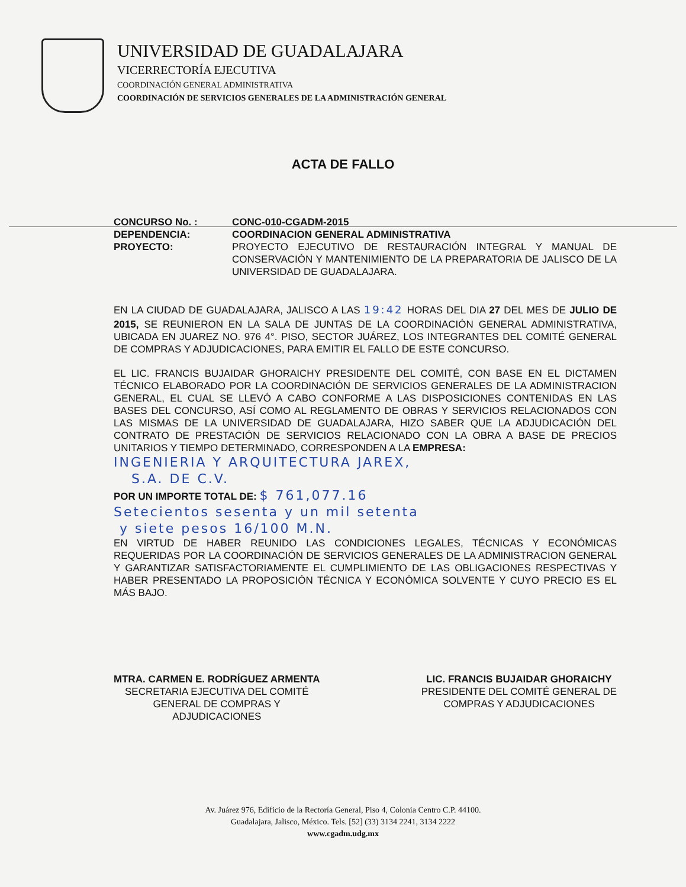UNIVERSIDAD DE GUADALAJARA
VICERRECTORÍA EJECUTIVA
COORDINACIÓN GENERAL ADMINISTRATIVA
COORDINACIÓN DE SERVICIOS GENERALES DE LA ADMINISTRACIÓN GENERAL
ACTA DE FALLO
CONCURSO No. : CONC-010-CGADM-2015
DEPENDENCIA: COORDINACION GENERAL ADMINISTRATIVA
PROYECTO: PROYECTO EJECUTIVO DE RESTAURACIÓN INTEGRAL Y MANUAL DE CONSERVACIÓN Y MANTENIMIENTO DE LA PREPARATORIA DE JALISCO DE LA UNIVERSIDAD DE GUADALAJARA.
EN LA CIUDAD DE GUADALAJARA, JALISCO A LAS 19:42 HORAS DEL DIA 27 DEL MES DE JULIO DE 2015, SE REUNIERON EN LA SALA DE JUNTAS DE LA COORDINACIÓN GENERAL ADMINISTRATIVA, UBICADA EN JUAREZ NO. 976 4°. PISO, SECTOR JUÁREZ, LOS INTEGRANTES DEL COMITÉ GENERAL DE COMPRAS Y ADJUDICACIONES, PARA EMITIR EL FALLO DE ESTE CONCURSO.
EL LIC. FRANCIS BUJAIDAR GHORAICHY PRESIDENTE DEL COMITÉ, CON BASE EN EL DICTAMEN TÉCNICO ELABORADO POR LA COORDINACIÓN DE SERVICIOS GENERALES DE LA ADMINISTRACION GENERAL, EL CUAL SE LLEVÓ A CABO CONFORME A LAS DISPOSICIONES CONTENIDAS EN LAS BASES DEL CONCURSO, ASÍ COMO AL REGLAMENTO DE OBRAS Y SERVICIOS RELACIONADOS CON LAS MISMAS DE LA UNIVERSIDAD DE GUADALAJARA, HIZO SABER QUE LA ADJUDICACIÓN DEL CONTRATO DE PRESTACIÓN DE SERVICIOS RELACIONADO CON LA OBRA A BASE DE PRECIOS UNITARIOS Y TIEMPO DETERMINADO, CORRESPONDEN A LA EMPRESA:
INGENIERIA Y ARQUITECTURA JAREX,
S.A. DE C.V.
POR UN IMPORTE TOTAL DE: $ 761,077.16
Setecientos sesenta y un mil setenta
y siete pesos 16/100 M.N.
EN VIRTUD DE HABER REUNIDO LAS CONDICIONES LEGALES, TÉCNICAS Y ECONÓMICAS REQUERIDAS POR LA COORDINACIÓN DE SERVICIOS GENERALES DE LA ADMINISTRACION GENERAL Y GARANTIZAR SATISFACTORIAMENTE EL CUMPLIMIENTO DE LAS OBLIGACIONES RESPECTIVAS Y HABER PRESENTADO LA PROPOSICIÓN TÉCNICA Y ECONÓMICA SOLVENTE Y CUYO PRECIO ES EL MÁS BAJO.
MTRA. CARMEN E. RODRÍGUEZ ARMENTA
SECRETARIA EJECUTIVA DEL COMITÉ
GENERAL DE COMPRAS Y
ADJUDICACIONES
LIC. FRANCIS BUJAIDAR GHORAICHY
PRESIDENTE DEL COMITÉ GENERAL DE
COMPRAS Y ADJUDICACIONES
Av. Juárez 976, Edificio de la Rectoría General, Piso 4, Colonia Centro C.P. 44100.
Guadalajara, Jalisco, México. Tels. [52] (33) 3134 2241, 3134 2222
www.cgadm.udg.mx